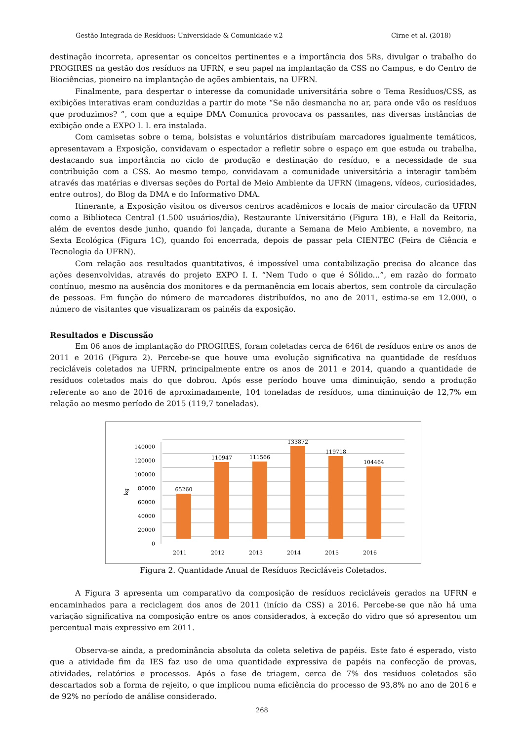Gestão Integrada de Resíduos: Universidade & Comunidade v.2 Cirne et al. (2018)
destinação incorreta, apresentar os conceitos pertinentes e a importância dos 5Rs, divulgar o trabalho do PROGIRES na gestão dos resíduos na UFRN, e seu papel na implantação da CSS no Campus, e do Centro de Biociências, pioneiro na implantação de ações ambientais, na UFRN.
Finalmente, para despertar o interesse da comunidade universitária sobre o Tema Resíduos/CSS, as exibições interativas eram conduzidas a partir do mote “Se não desmancha no ar, para onde vão os resíduos que produzimos? ”, com que a equipe DMA Comunica provocava os passantes, nas diversas instâncias de exibição onde a EXPO I. I. era instalada.
Com camisetas sobre o tema, bolsistas e voluntários distribuíam marcadores igualmente temáticos, apresentavam a Exposição, convidavam o espectador a refletir sobre o espaço em que estuda ou trabalha, destacando sua importância no ciclo de produção e destinação do resíduo, e a necessidade de sua contribuição com a CSS. Ao mesmo tempo, convidavam a comunidade universitária a interagir também através das matérias e diversas seções do Portal de Meio Ambiente da UFRN (imagens, vídeos, curiosidades, entre outros), do Blog da DMA e do Informativo DMA.
Itinerante, a Exposição visitou os diversos centros acadêmicos e locais de maior circulação da UFRN como a Biblioteca Central (1.500 usuários/dia), Restaurante Universitário (Figura 1B), e Hall da Reitoria, além de eventos desde junho, quando foi lançada, durante a Semana de Meio Ambiente, a novembro, na Sexta Ecológica (Figura 1C), quando foi encerrada, depois de passar pela CIENTEC (Feira de Ciência e Tecnologia da UFRN).
Com relação aos resultados quantitativos, é impossível uma contabilização precisa do alcance das ações desenvolvidas, através do projeto EXPO I. I. “Nem Tudo o que é Sólido...”, em razão do formato contínuo, mesmo na ausência dos monitores e da permanência em locais abertos, sem controle da circulação de pessoas. Em função do número de marcadores distribuídos, no ano de 2011, estima-se em 12.000, o número de visitantes que visualizaram os painéis da exposição.
Resultados e Discussão
Em 06 anos de implantação do PROGIRES, foram coletadas cerca de 646t de resíduos entre os anos de 2011 e 2016 (Figura 2). Percebe-se que houve uma evolução significativa na quantidade de resíduos recicláveis coletados na UFRN, principalmente entre os anos de 2011 e 2014, quando a quantidade de resíduos coletados mais do que dobrou. Após esse período houve uma diminuição, sendo a produção referente ao ano de 2016 de aproximadamente, 104 toneladas de resíduos, uma diminuição de 12,7% em relação ao mesmo período de 2015 (119,7 toneladas).
0
20000
40000
60000
80000
100000
120000
140000
kg
65260
110947
111566
133872
119718
104464
2011
2012
2013
2014
2015
2016
Figura 2. Quantidade Anual de Resíduos Recicláveis Coletados.
A Figura 3 apresenta um comparativo da composição de resíduos recicláveis gerados na UFRN e encaminhados para a reciclagem dos anos de 2011 (início da CSS) a 2016. Percebe-se que não há uma variação significativa na composição entre os anos considerados, à exceção do vidro que só apresentou um percentual mais expressivo em 2011.
Observa-se ainda, a predominância absoluta da coleta seletiva de papéis. Este fato é esperado, visto que a atividade fim da IES faz uso de uma quantidade expressiva de papéis na confecção de provas, atividades, relatórios e processos. Após a fase de triagem, cerca de 7% dos resíduos coletados são descartados sob a forma de rejeito, o que implicou numa eficiência do processo de 93,8% no ano de 2016 e de 92% no período de análise considerado.
268